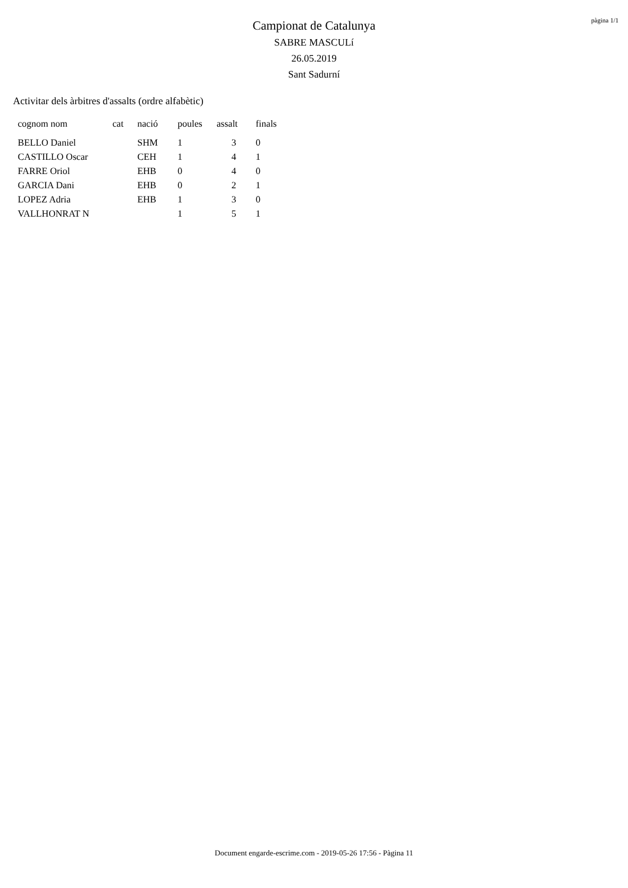pàgina 1/1
Campionat de Catalunya
SABRE MASCULí
26.05.2019
Sant Sadurní
Activitar dels àrbitres d'assalts (ordre alfabètic)
| cognom nom | cat | nació | poules | assalt | finals |
| --- | --- | --- | --- | --- | --- |
| BELLO Daniel | | SHM | 1 | 3 | 0 |
| CASTILLO Oscar | | CEH | 1 | 4 | 1 |
| FARRE Oriol | | EHB | 0 | 4 | 0 |
| GARCIA Dani | | EHB | 0 | 2 | 1 |
| LOPEZ Adria | | EHB | 1 | 3 | 0 |
| VALLHONRAT N | | | 1 | 5 | 1 |
Document engarde-escrime.com - 2019-05-26 17:56 - Pàgina 11